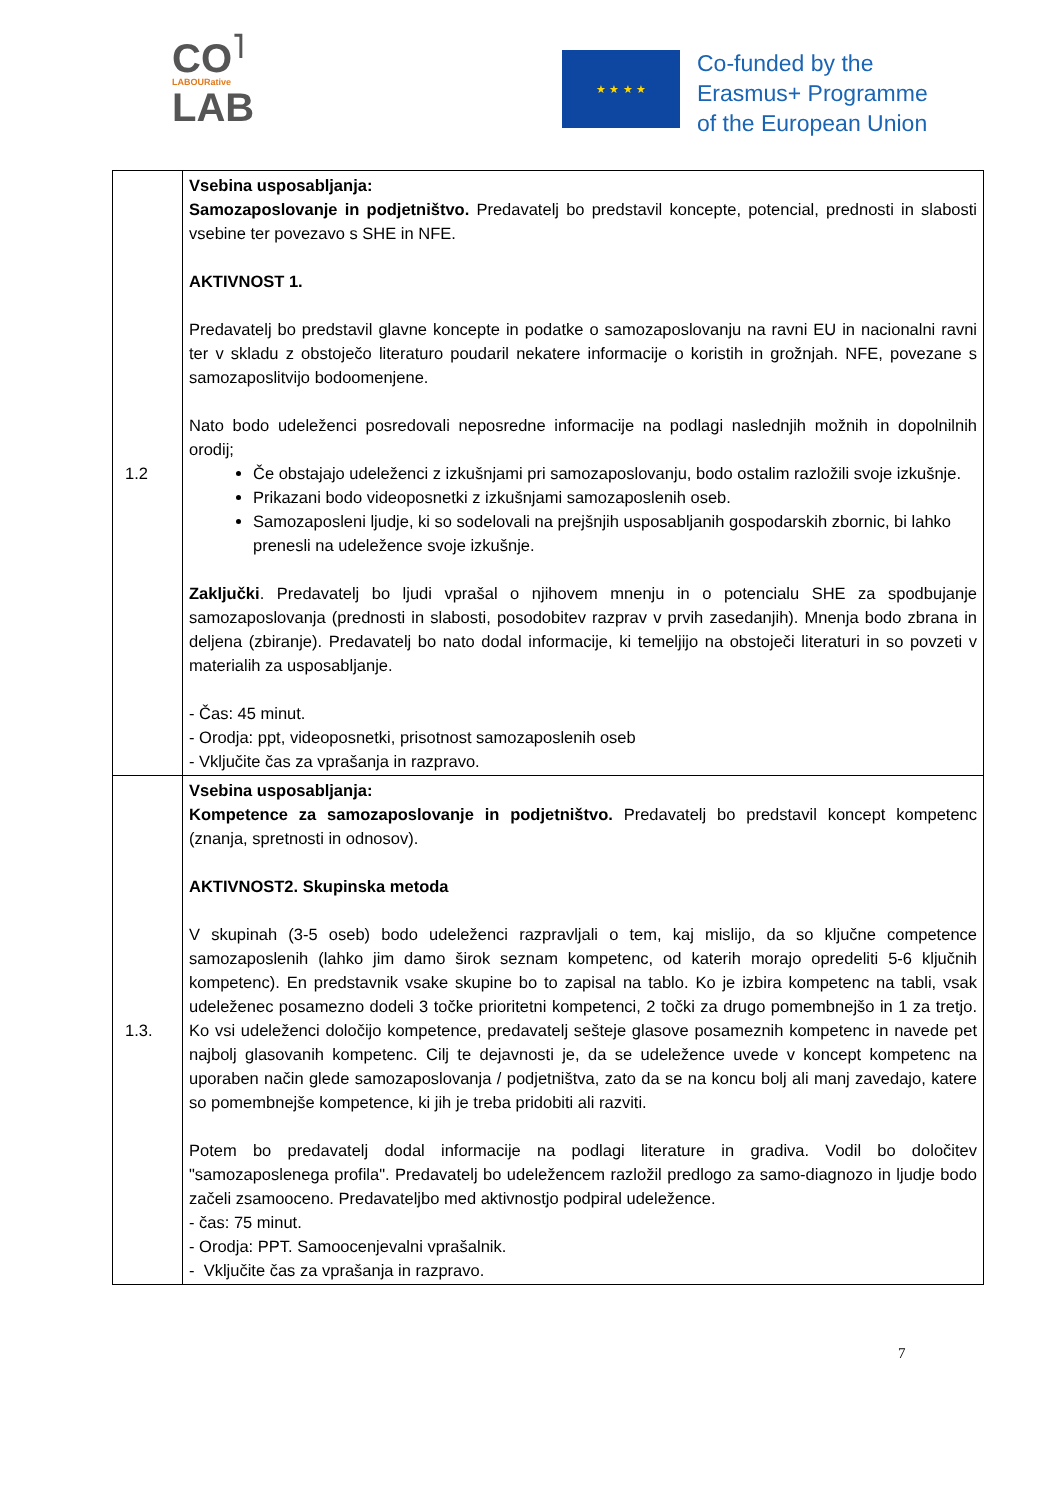CO<sup>˥</sup>
LABOURative
LAB
★ ★ ★ ★
Co-funded by the
Erasmus+ Programme
of the European Union
| 1.2 | Vsebina usposabljanja: Samozaposlovanje in podjetništvo. Predavatelj bo predstavil koncepte, potencial, prednosti in slabosti vsebine ter povezavo s SHE in NFE. AKTIVNOST 1. Predavatelj bo predstavil glavne koncepte in podatke o samozaposlovanju na ravni EU in nacionalni ravni ter v skladu z obstoječo literaturo poudaril nekatere informacije o koristih in grožnjah. NFE, povezane s samozaposlitvijo bodoomenjene. Nato bodo udeleženci posredovali neposredne informacije na podlagi naslednjih možnih in dopolnilnih orodij; Če obstajajo udeleženci z izkušnjami pri samozaposlovanju, bodo ostalim razložili svoje izkušnje. Prikazani bodo videoposnetki z izkušnjami samozaposlenih oseb. Samozaposleni ljudje, ki so sodelovali na prejšnjih usposabljanih gospodarskih zbornic, bi lahko prenesli na udeležence svoje izkušnje. Zaključki . Predavatelj bo ljudi vprašal o njihovem mnenju in o potencialu SHE za spodbujanje samozaposlovanja (prednosti in slabosti, posodobitev razprav v prvih zasedanjih). Mnenja bodo zbrana in deljena (zbiranje). Predavatelj bo nato dodal informacije, ki temeljijo na obstoječi literaturi in so povzeti v materialih za usposabljanje. - Čas: 45 minut. - Orodja: ppt, videoposnetki, prisotnost samozaposlenih oseb - Vključite čas za vprašanja in razpravo. |
| 1.3. | Vsebina usposabljanja: Kompetence za samozaposlovanje in podjetništvo. Predavatelj bo predstavil koncept kompetenc (znanja, spretnosti in odnosov). AKTIVNOST2. Skupinska metoda V skupinah (3-5 oseb) bodo udeleženci razpravljali o tem, kaj mislijo, da so ključne competence samozaposlenih (lahko jim damo širok seznam kompetenc, od katerih morajo opredeliti 5-6 ključnih kompetenc). En predstavnik vsake skupine bo to zapisal na tablo. Ko je izbira kompetenc na tabli, vsak udeleženec posamezno dodeli 3 točke prioritetni kompetenci, 2 točki za drugo pomembnejšo in 1 za tretjo. Ko vsi udeleženci določijo kompetence, predavatelj sešteje glasove posameznih kompetenc in navede pet najbolj glasovanih kompetenc. Cilj te dejavnosti je, da se udeležence uvede v koncept kompetenc na uporaben način glede samozaposlovanja / podjetništva, zato da se na koncu bolj ali manj zavedajo, katere so pomembnejše kompetence, ki jih je treba pridobiti ali razviti. Potem bo predavatelj dodal informacije na podlagi literature in gradiva. Vodil bo določitev "samozaposlenega profila". Predavatelj bo udeležencem razložil predlogo za samo-diagnozo in ljudje bodo začeli zsamooceno. Predavateljbo med aktivnostjo podpiral udeležence. - čas: 75 minut. - Orodja: PPT. Samoocenjevalni vprašalnik. - Vključite čas za vprašanja in razpravo. |
7